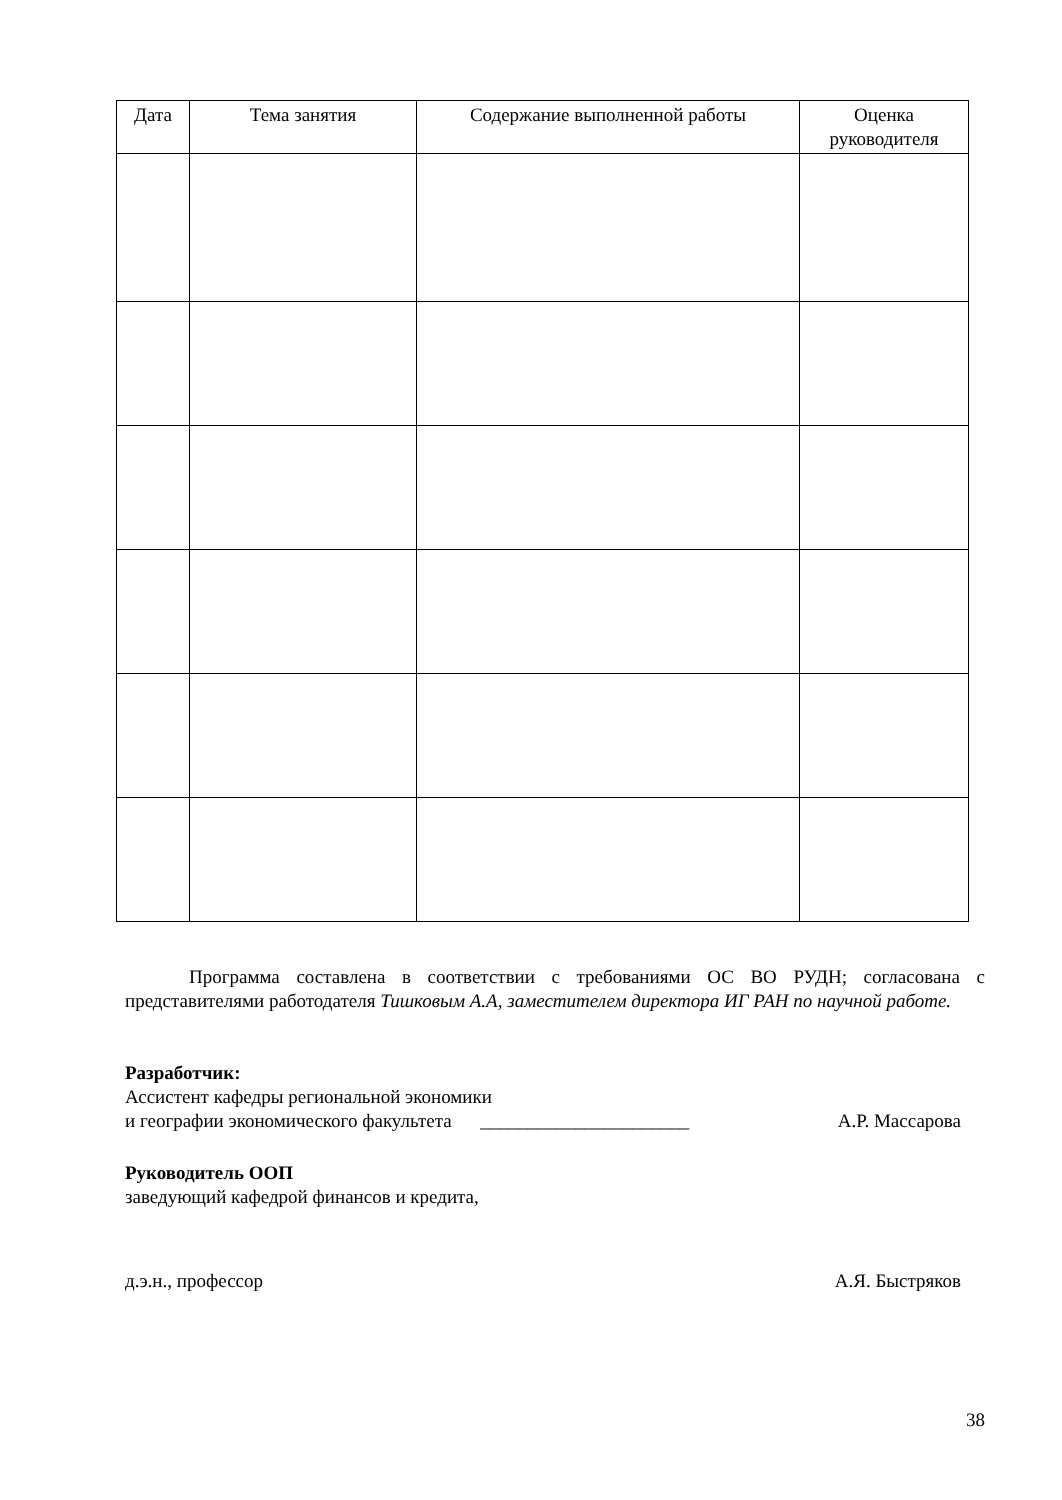| Дата | Тема занятия | Содержание выполненной работы | Оценка руководителя |
| --- | --- | --- | --- |
Программа составлена в соответствии с требованиями ОС ВО РУДН; согласована с представителями работодателя Тишковым А.А, заместителем директора ИГ РАН по научной работе.
Разработчик:
Ассистент кафедры региональной экономики
и географии экономического факультета ______________________
А.Р. Массарова
Руководитель ООП
заведующий кафедрой финансов и кредита,
д.э.н., профессор А.Я. Быстряков
38